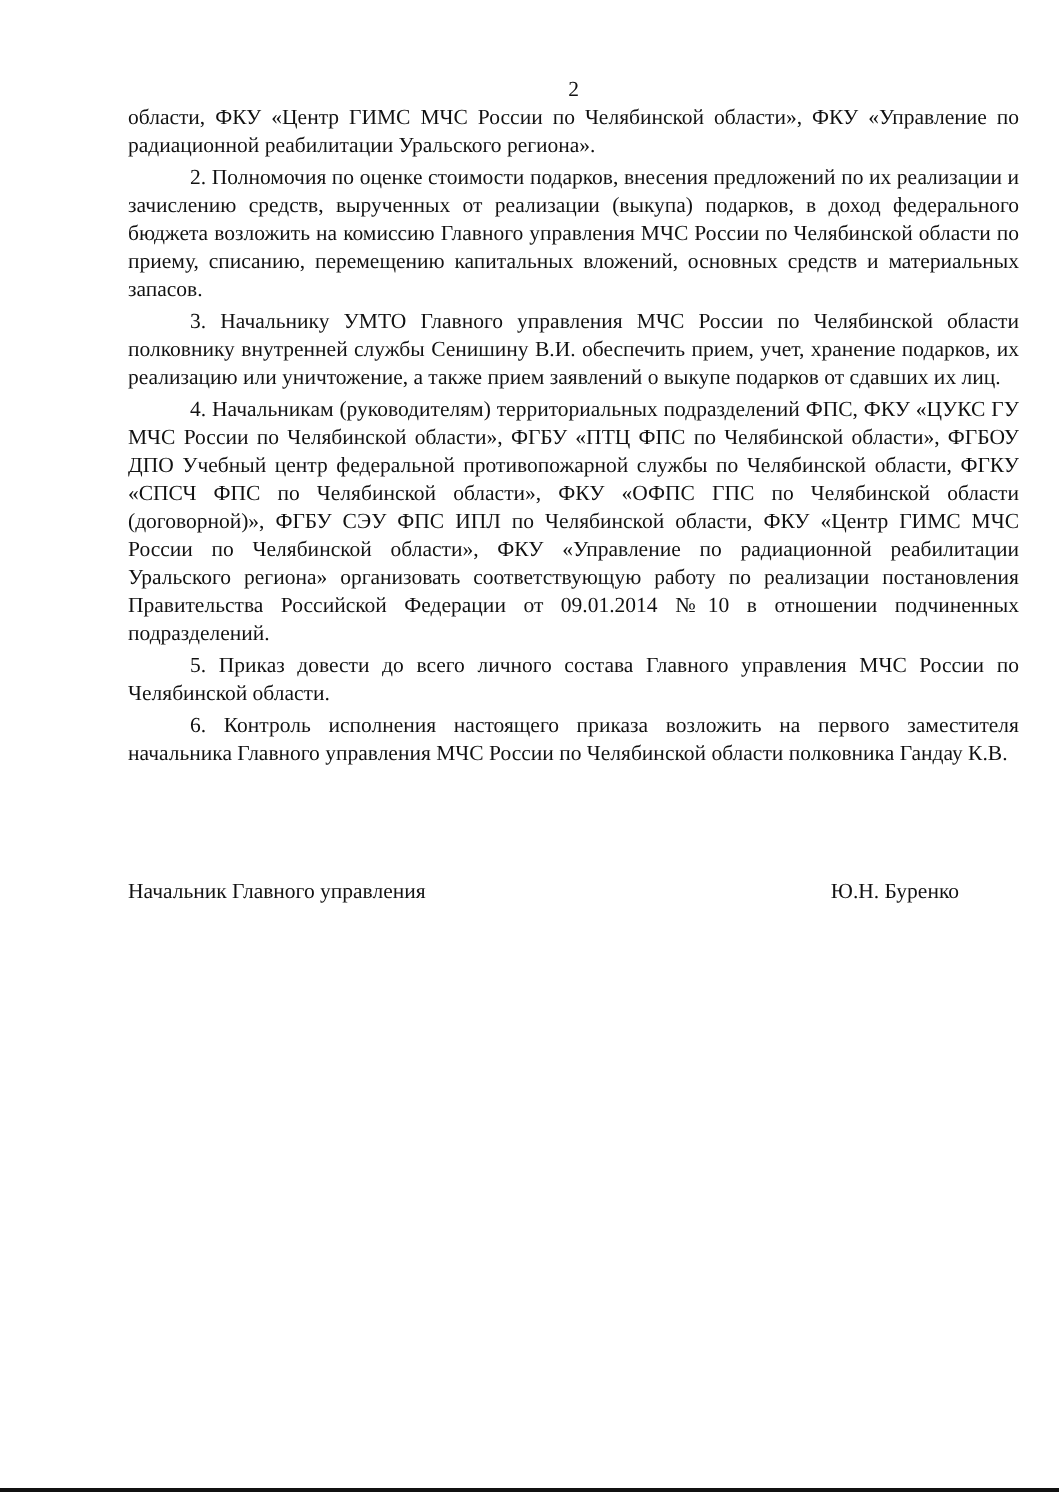2
области, ФКУ «Центр ГИМС МЧС России по Челябинской области», ФКУ «Управление по радиационной реабилитации Уральского региона».
2. Полномочия по оценке стоимости подарков, внесения предложений по их реализации и зачислению средств, вырученных от реализации (выкупа) подарков, в доход федерального бюджета возложить на комиссию Главного управления МЧС России по Челябинской области по приему, списанию, перемещению капитальных вложений, основных средств и материальных запасов.
3. Начальнику УМТО Главного управления МЧС России по Челябинской области полковнику внутренней службы Сенишину В.И. обеспечить прием, учет, хранение подарков, их реализацию или уничтожение, а также прием заявлений о выкупе подарков от сдавших их лиц.
4. Начальникам (руководителям) территориальных подразделений ФПС, ФКУ «ЦУКС ГУ МЧС России по Челябинской области», ФГБУ «ПТЦ ФПС по Челябинской области», ФГБОУ ДПО Учебный центр федеральной противопожарной службы по Челябинской области, ФГКУ «СПСЧ ФПС по Челябинской области», ФКУ «ОФПС ГПС по Челябинской области (договорной)», ФГБУ СЭУ ФПС ИПЛ по Челябинской области, ФКУ «Центр ГИМС МЧС России по Челябинской области», ФКУ «Управление по радиационной реабилитации Уральского региона» организовать соответствующую работу по реализации постановления Правительства Российской Федерации от 09.01.2014 №10 в отношении подчиненных подразделений.
5. Приказ довести до всего личного состава Главного управления МЧС России по Челябинской области.
6. Контроль исполнения настоящего приказа возложить на первого заместителя начальника Главного управления МЧС России по Челябинской области полковника Гандау К.В.
Начальник Главного управления Ю.Н. Буренко